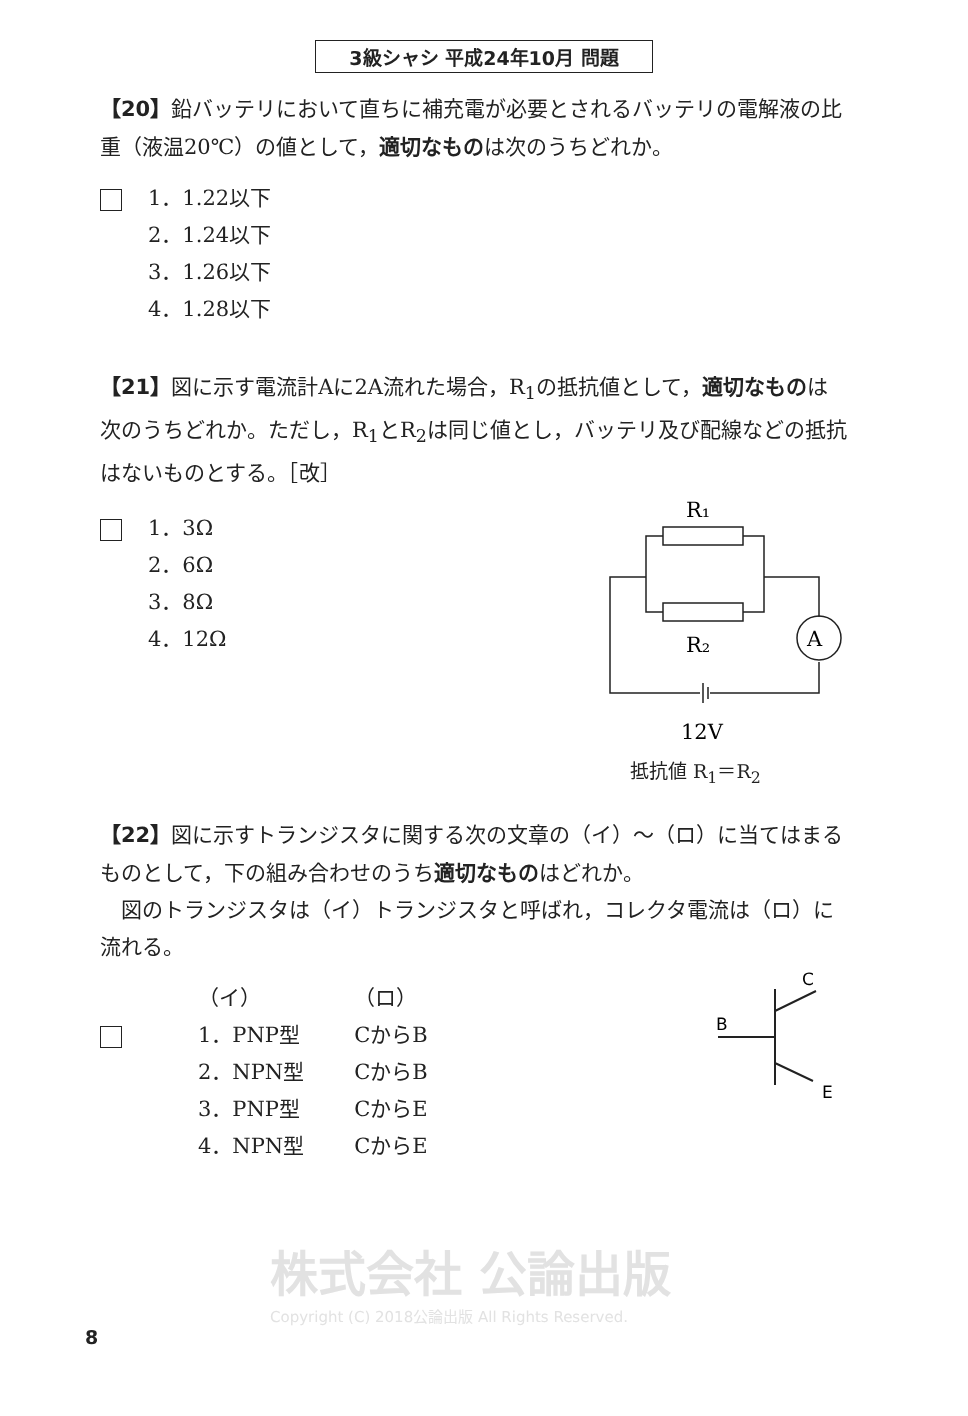3級シャシ 平成24年10月 問題
【20】鉛バッテリにおいて直ちに補充電が必要とされるバッテリの電解液の比重（液温20℃）の値として，適切なものは次のうちどれか。
1．1.22以下
2．1.24以下
3．1.26以下
4．1.28以下
【21】図に示す電流計Aに2A流れた場合，R<sub>1</sub>の抵抗値として，適切なものは次のうちどれか。ただし，R<sub>1</sub>とR<sub>2</sub>は同じ値とし，バッテリ及び配線などの抵抗はないものとする。［改］
1．3Ω
2．6Ω
3．8Ω
4．12Ω
R₁
R₂
A
12V
抵抗値 R<sub>1</sub>＝R<sub>2</sub>
【22】図に示すトランジスタに関する次の文章の（イ）～（ロ）に当てはまるものとして，下の組み合わせのうち適切なものはどれか。
　図のトランジスタは（イ）トランジスタと呼ばれ，コレクタ電流は（ロ）に流れる。
| | （イ） | （ロ） |
| | 1．PNP型 | CからB |
| | 2．NPN型 | CからB |
| | 3．PNP型 | CからE |
| | 4．NPN型 | CからE |
C
B
E
株式会社 公論出版
Copyright (C) 2018公論出版 All Rights Reserved.
8